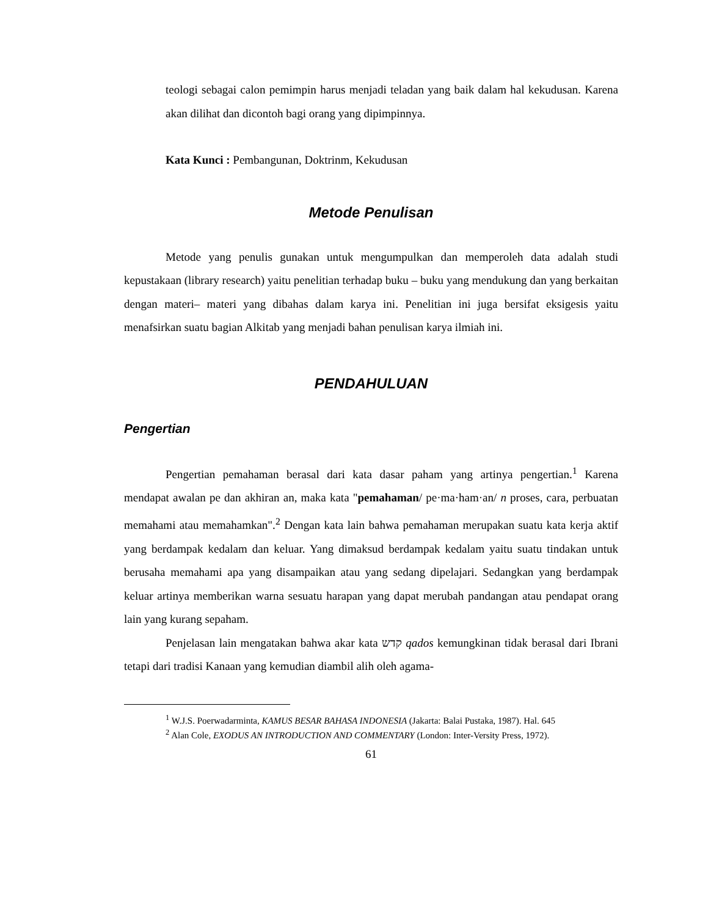teologi sebagai calon pemimpin harus menjadi teladan yang baik dalam hal kekudusan. Karena akan dilihat dan dicontoh bagi orang yang dipimpinnya.
Kata Kunci : Pembangunan, Doktrinm, Kekudusan
Metode Penulisan
Metode yang penulis gunakan untuk mengumpulkan dan memperoleh data adalah studi kepustakaan (library research) yaitu penelitian terhadap buku – buku yang mendukung dan yang berkaitan dengan materi– materi yang dibahas dalam karya ini. Penelitian ini juga bersifat eksigesis yaitu menafsirkan suatu bagian Alkitab yang menjadi bahan penulisan karya ilmiah ini.
PENDAHULUAN
Pengertian
Pengertian pemahaman berasal dari kata dasar paham yang artinya pengertian.<sup>1</sup> Karena mendapat awalan pe dan akhiran an, maka kata "pemahaman/ pe·ma·ham·an/ n proses, cara, perbuatan memahami atau memahamkan".<sup>2</sup> Dengan kata lain bahwa pemahaman merupakan suatu kata kerja aktif yang berdampak kedalam dan keluar. Yang dimaksud berdampak kedalam yaitu suatu tindakan untuk berusaha memahami apa yang disampaikan atau yang sedang dipelajari. Sedangkan yang berdampak keluar artinya memberikan warna sesuatu harapan yang dapat merubah pandangan atau pendapat orang lain yang kurang sepaham.
Penjelasan lain mengatakan bahwa akar kata קדש qados kemungkinan tidak berasal dari Ibrani tetapi dari tradisi Kanaan yang kemudian diambil alih oleh agama-
<sup>1</sup> W.J.S. Poerwadarminta, KAMUS BESAR BAHASA INDONESIA (Jakarta: Balai Pustaka, 1987). Hal. 645
<sup>2</sup> Alan Cole, EXODUS AN INTRODUCTION AND COMMENTARY (London: Inter-Versity Press, 1972).
61